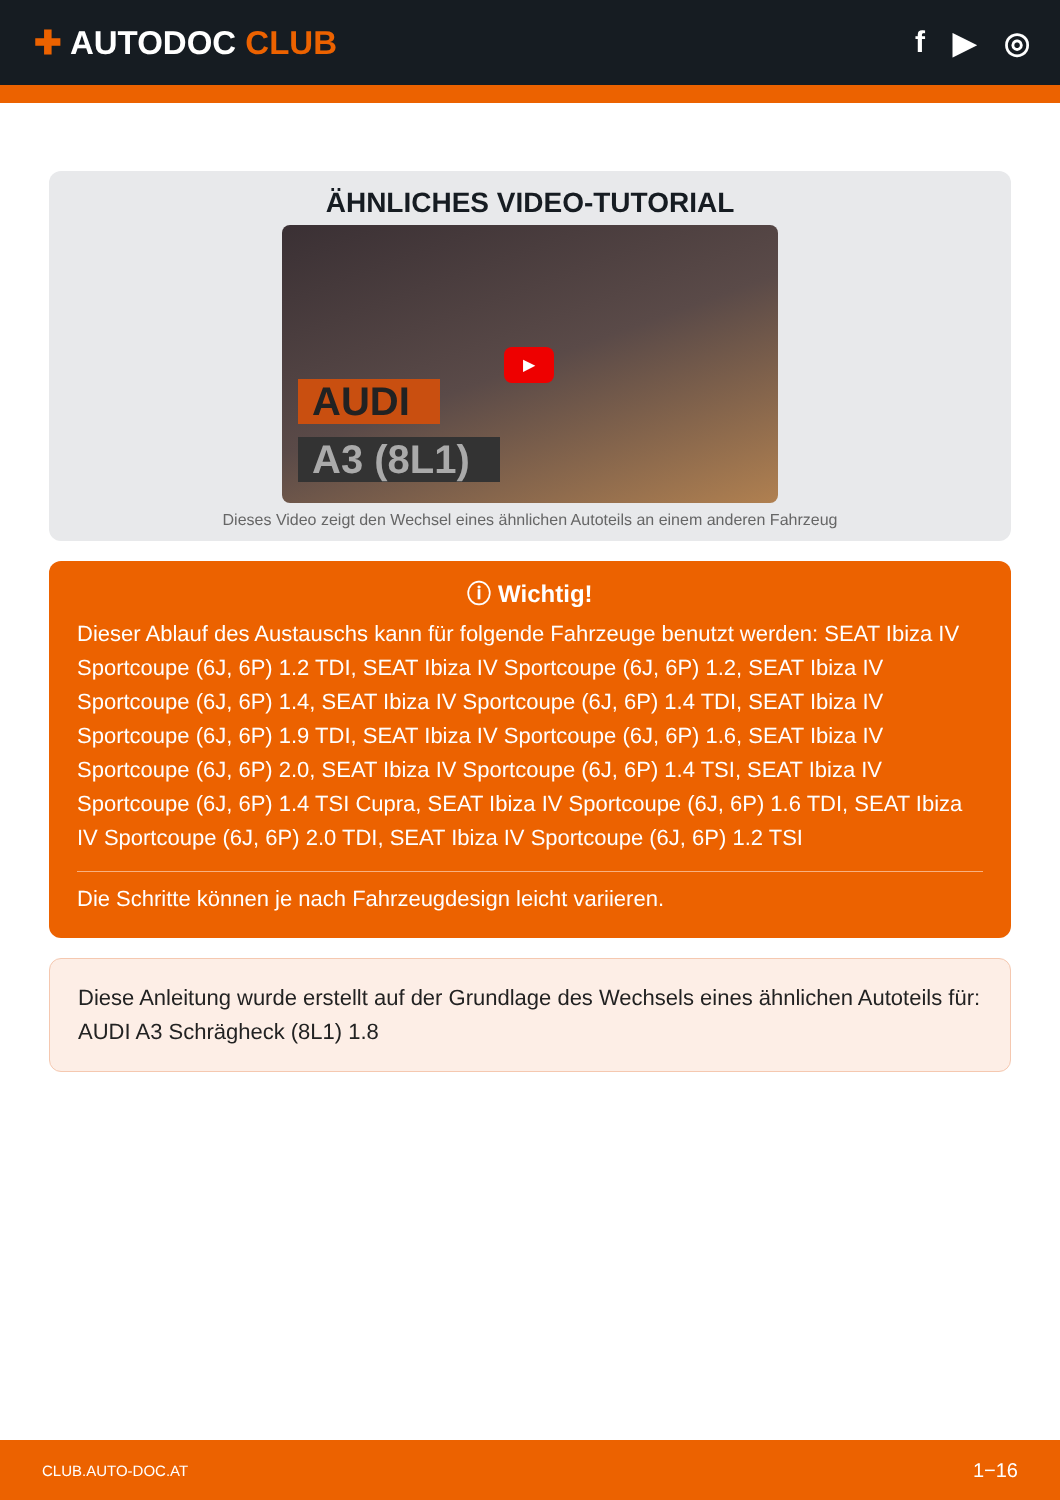✚ AUTODOC CLUB f ▶ ◎
ÄHNLICHES VIDEO-TUTORIAL
▶
AUDI
A3 (8L1)
Dieses Video zeigt den Wechsel eines ähnlichen Autoteils an einem anderen Fahrzeug
ⓘ Wichtig!
Dieser Ablauf des Austauschs kann für folgende Fahrzeuge benutzt werden: SEAT Ibiza IV Sportcoupe (6J, 6P) 1.2 TDI, SEAT Ibiza IV Sportcoupe (6J, 6P) 1.2, SEAT Ibiza IV Sportcoupe (6J, 6P) 1.4, SEAT Ibiza IV Sportcoupe (6J, 6P) 1.4 TDI, SEAT Ibiza IV Sportcoupe (6J, 6P) 1.9 TDI, SEAT Ibiza IV Sportcoupe (6J, 6P) 1.6, SEAT Ibiza IV Sportcoupe (6J, 6P) 2.0, SEAT Ibiza IV Sportcoupe (6J, 6P) 1.4 TSI, SEAT Ibiza IV Sportcoupe (6J, 6P) 1.4 TSI Cupra, SEAT Ibiza IV Sportcoupe (6J, 6P) 1.6 TDI, SEAT Ibiza IV Sportcoupe (6J, 6P) 2.0 TDI, SEAT Ibiza IV Sportcoupe (6J, 6P) 1.2 TSI
Die Schritte können je nach Fahrzeugdesign leicht variieren.
Diese Anleitung wurde erstellt auf der Grundlage des Wechsels eines ähnlichen Autoteils für: AUDI A3 Schrägheck (8L1) 1.8
CLUB.AUTO-DOC.AT 1−16